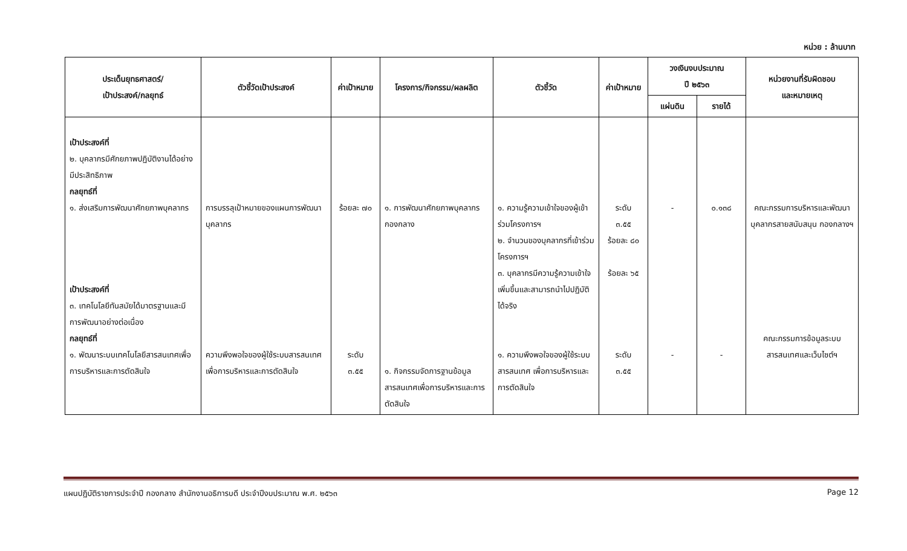หน่วย : ล้านบาท
| ประเด็นยุทธศาสตร์/ เป้าประสงค์/กลยุทธ์ | ตัวชี้วัดเป้าประสงค์ | ค่าเป้าหมาย | โครงการ/กิจกรรม/ผลผลิต | ตัวชี้วัด | ค่าเป้าหมาย | วงเงินงบประมาณ ปี ๒๕๖๓ | | หน่วยงานที่รับผิดชอบ และหมายเหตุ |
| --- | --- | --- | --- | --- | --- | --- | --- | --- |
| | | | | | | แผ่นดิน | รายได้ | |
| เป้าประสงค์ที่ ๒. บุคลากรมีศักยภาพปฏิบัติงานได้อย่างมีประสิทธิภาพ กลยุทธ์ที่ ๑. ส่งเสริมการพัฒนาศักยภาพบุคลากร เป้าประสงค์ที่ ๓. เทคโนโลยีทันสมัยได้มาตรฐานและมีการพัฒนาอย่างต่อเนื่อง กลยุทธ์ที่ ๑. พัฒนาระบบเทคโนโลยีสารสนเทศเพื่อการบริหารและการตัดสินใจ | การบรรลุเป้าหมายของแผนการพัฒนาบุคลากร ความพึงพอใจของผู้ใช้ระบบสารสนเทศ เพื่อการบริหารและการตัดสินใจ | ร้อยละ ๗๐ ระดับ ๓.๕๕ | ๑. การพัฒนาศักยภาพบุคลากรกองกลาง ๑. กิจกรรมจัดการฐานข้อมูลสารสนเทศเพื่อการบริหารและการตัดสินใจ | ๑. ความรู้ความเข้าใจของผู้เข้าร่วมโครงการฯ ๒. จำนวนของบุคลากรที่เข้าร่วมโครงการฯ ๓. บุคลากรมีความรู้ความเข้าใจเพิ่มขึ้นและสามารถนำไปปฏิบัติได้จริง ๑. ความพึงพอใจของผู้ใช้ระบบสารสนเทศ เพื่อการบริหารและการตัดสินใจ | ระดับ ๓.๕๕ ร้อยละ ๘๐ ร้อยละ ๖๕ ระดับ ๓.๕๕ | - - | ๐.๑๓๘ - | คณะกรรมการบริหารและพัฒนาบุคลากรสายสนับสนุน กองกลางฯ คณะกรรมการข้อมูลระบบสารสนเทศและเว็บไซต์ฯ |
แผนปฏิบัติราชการประจำปี กองกลาง สำนักงานอธิการบดี ประจำปีงบประมาณ พ.ศ. ๒๕๖๓ Page 12